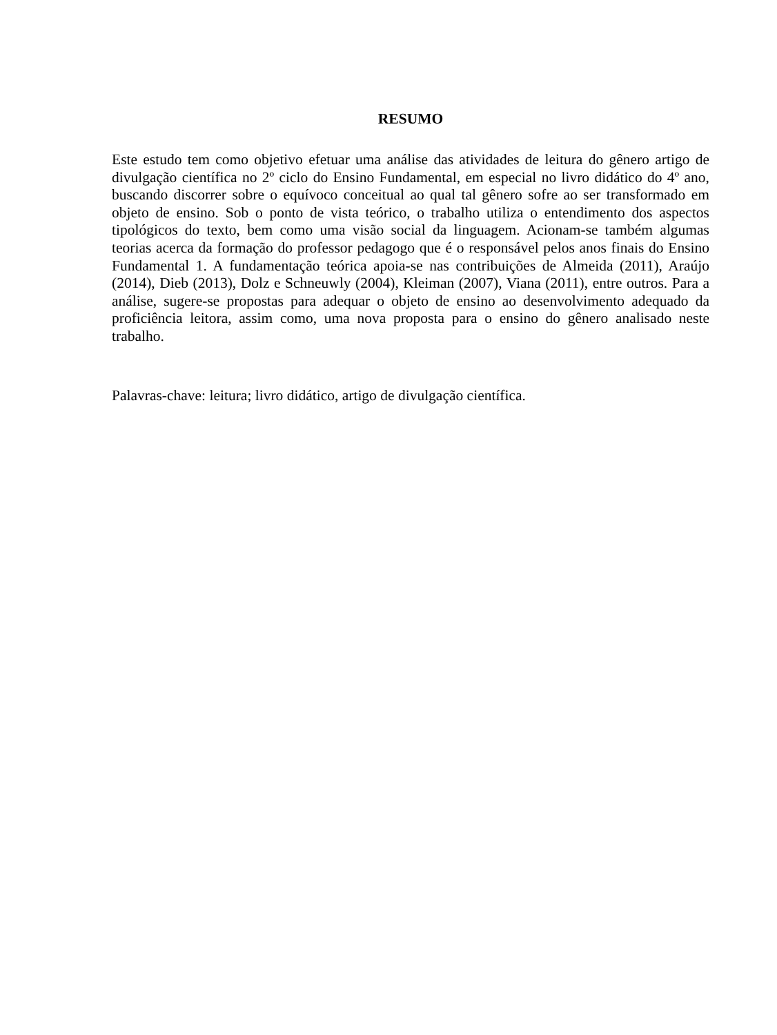RESUMO
Este estudo tem como objetivo efetuar uma análise das atividades de leitura do gênero artigo de divulgação científica no 2º ciclo do Ensino Fundamental, em especial no livro didático do 4º ano, buscando discorrer sobre o equívoco conceitual ao qual tal gênero sofre ao ser transformado em objeto de ensino. Sob o ponto de vista teórico, o trabalho utiliza o entendimento dos aspectos tipológicos do texto, bem como uma visão social da linguagem. Acionam-se também algumas teorias acerca da formação do professor pedagogo que é o responsável pelos anos finais do Ensino Fundamental 1. A fundamentação teórica apoia-se nas contribuições de Almeida (2011), Araújo (2014), Dieb (2013), Dolz e Schneuwly (2004), Kleiman (2007), Viana (2011), entre outros. Para a análise, sugere-se propostas para adequar o objeto de ensino ao desenvolvimento adequado da proficiência leitora, assim como, uma nova proposta para o ensino do gênero analisado neste trabalho.
Palavras-chave: leitura; livro didático, artigo de divulgação científica.